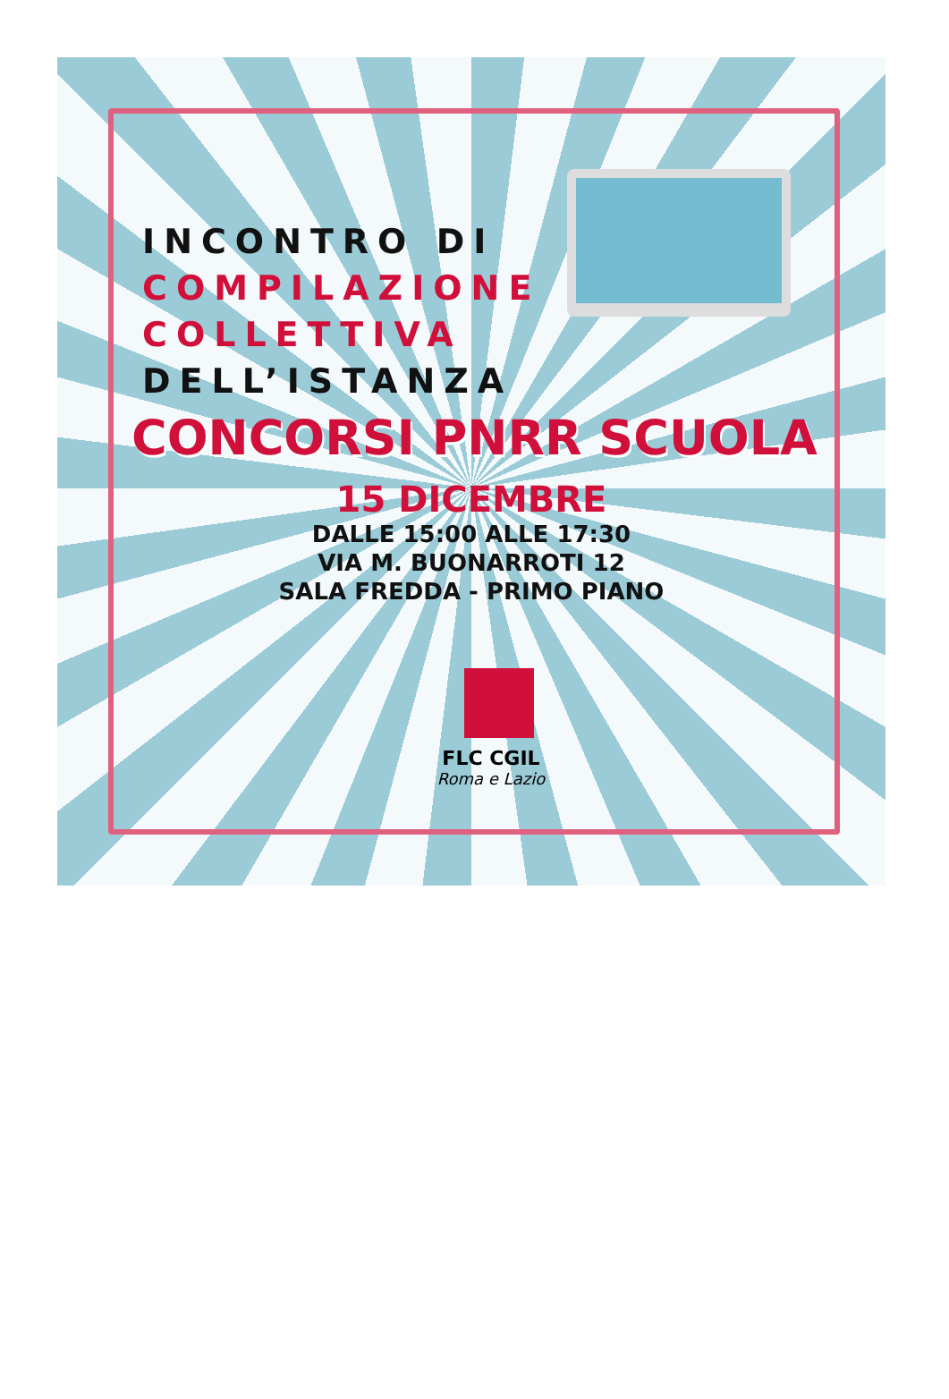INCONTRO DI
COMPILAZIONE
COLLETTIVA
DELL’ISTANZA
CONCORSI PNRR SCUOLA
15 DICEMBRE
DALLE 15:00 ALLE 17:30
VIA M. BUONARROTI 12
SALA FREDDA - PRIMO PIANO
FLC CGIL
Roma e Lazio